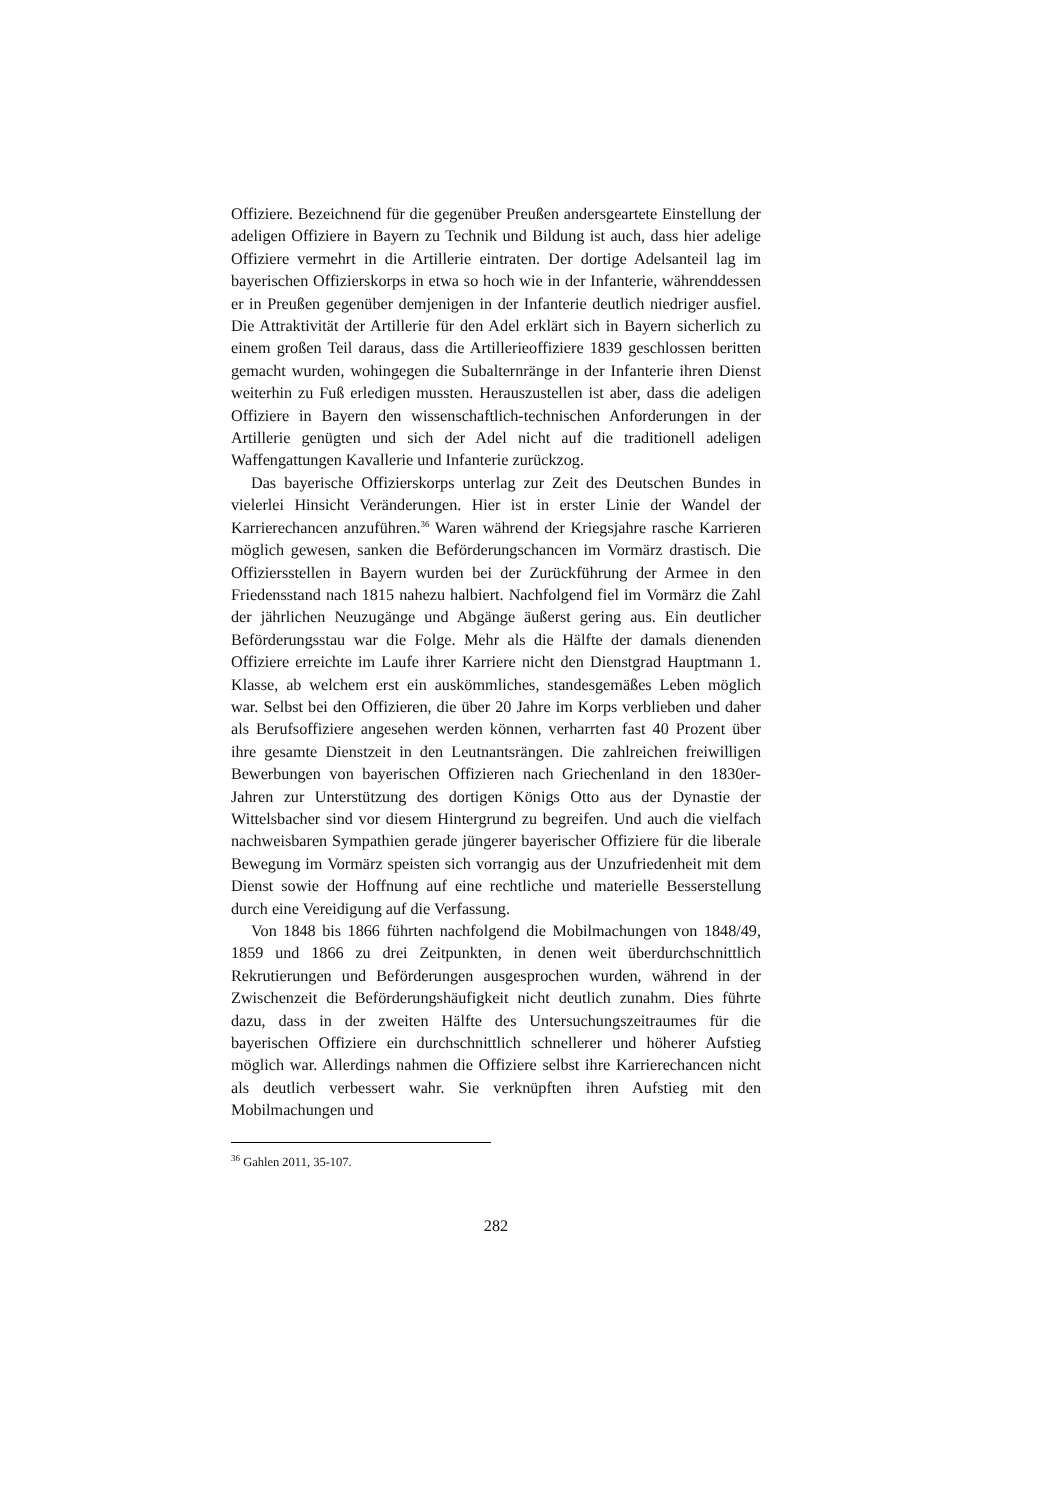Offiziere. Bezeichnend für die gegenüber Preußen andersgeartete Einstellung der adeligen Offiziere in Bayern zu Technik und Bildung ist auch, dass hier adelige Offiziere vermehrt in die Artillerie eintraten. Der dortige Adelsanteil lag im bayerischen Offizierskorps in etwa so hoch wie in der Infanterie, während­dessen er in Preußen gegenüber demjenigen in der Infanterie deutlich niedriger ausfiel. Die Attraktivität der Artillerie für den Adel erklärt sich in Bayern sicherlich zu einem großen Teil daraus, dass die Artillerieoffiziere 1839 geschlossen beritten gemacht wurden, wohingegen die Subalternränge in der Infanterie ihren Dienst weiterhin zu Fuß erledigen mussten. Herauszustellen ist aber, dass die adeligen Offiziere in Bayern den wissenschaftlich-technischen Anforderungen in der Artillerie genügten und sich der Adel nicht auf die traditionell adeligen Waffengattungen Kavallerie und Infanterie zurückzog.
Das bayerische Offizierskorps unterlag zur Zeit des Deutschen Bundes in vielerlei Hinsicht Veränderungen. Hier ist in erster Linie der Wandel der Karriere­chancen anzuführen.<sup>36</sup> Waren während der Kriegsjahre rasche Karrieren möglich gewesen, sanken die Beförderungschancen im Vormärz drastisch. Die Offiziersstellen in Bayern wurden bei der Zurückführung der Armee in den Friedensstand nach 1815 nahezu halbiert. Nachfolgend fiel im Vormärz die Zahl der jährlichen Neuzugänge und Abgänge äußerst gering aus. Ein deutlicher Beförderungsstau war die Folge. Mehr als die Hälfte der damals dienenden Offiziere erreichte im Laufe ihrer Karriere nicht den Dienstgrad Hauptmann 1. Klasse, ab welchem erst ein auskömmliches, standesgemäßes Leben möglich war. Selbst bei den Offizieren, die über 20 Jahre im Korps verblieben und daher als Berufsoffiziere angesehen werden können, verharrten fast 40 Prozent über ihre gesamte Dienstzeit in den Leutnantsrängen. Die zahlreichen freiwilligen Bewerbungen von bayerischen Offizieren nach Griechenland in den 1830er-Jahren zur Unterstützung des dortigen Königs Otto aus der Dynastie der Wittelsbacher sind vor diesem Hintergrund zu begreifen. Und auch die vielfach nachweisbaren Sympathien gerade jüngerer bayerischer Offiziere für die liberale Bewegung im Vormärz speisten sich vorrangig aus der Unzufriedenheit mit dem Dienst sowie der Hoffnung auf eine rechtliche und materielle Besserstellung durch eine Vereidigung auf die Verfassung.
Von 1848 bis 1866 führten nachfolgend die Mobilmachungen von 1848/49, 1859 und 1866 zu drei Zeitpunkten, in denen weit überdurchschnittlich Rekrutierungen und Beförderungen ausgesprochen wurden, während in der Zwischenzeit die Beförderungshäufigkeit nicht deutlich zunahm. Dies führte dazu, dass in der zweiten Hälfte des Untersuchungszeitraumes für die bayerischen Offiziere ein durchschnittlich schnellerer und höherer Aufstieg möglich war. Allerdings nahmen die Offiziere selbst ihre Karrierechancen nicht als deutlich verbessert wahr. Sie verknüpften ihren Aufstieg mit den Mobilmachungen und
<sup>36</sup> Gahlen 2011, 35-107.
282